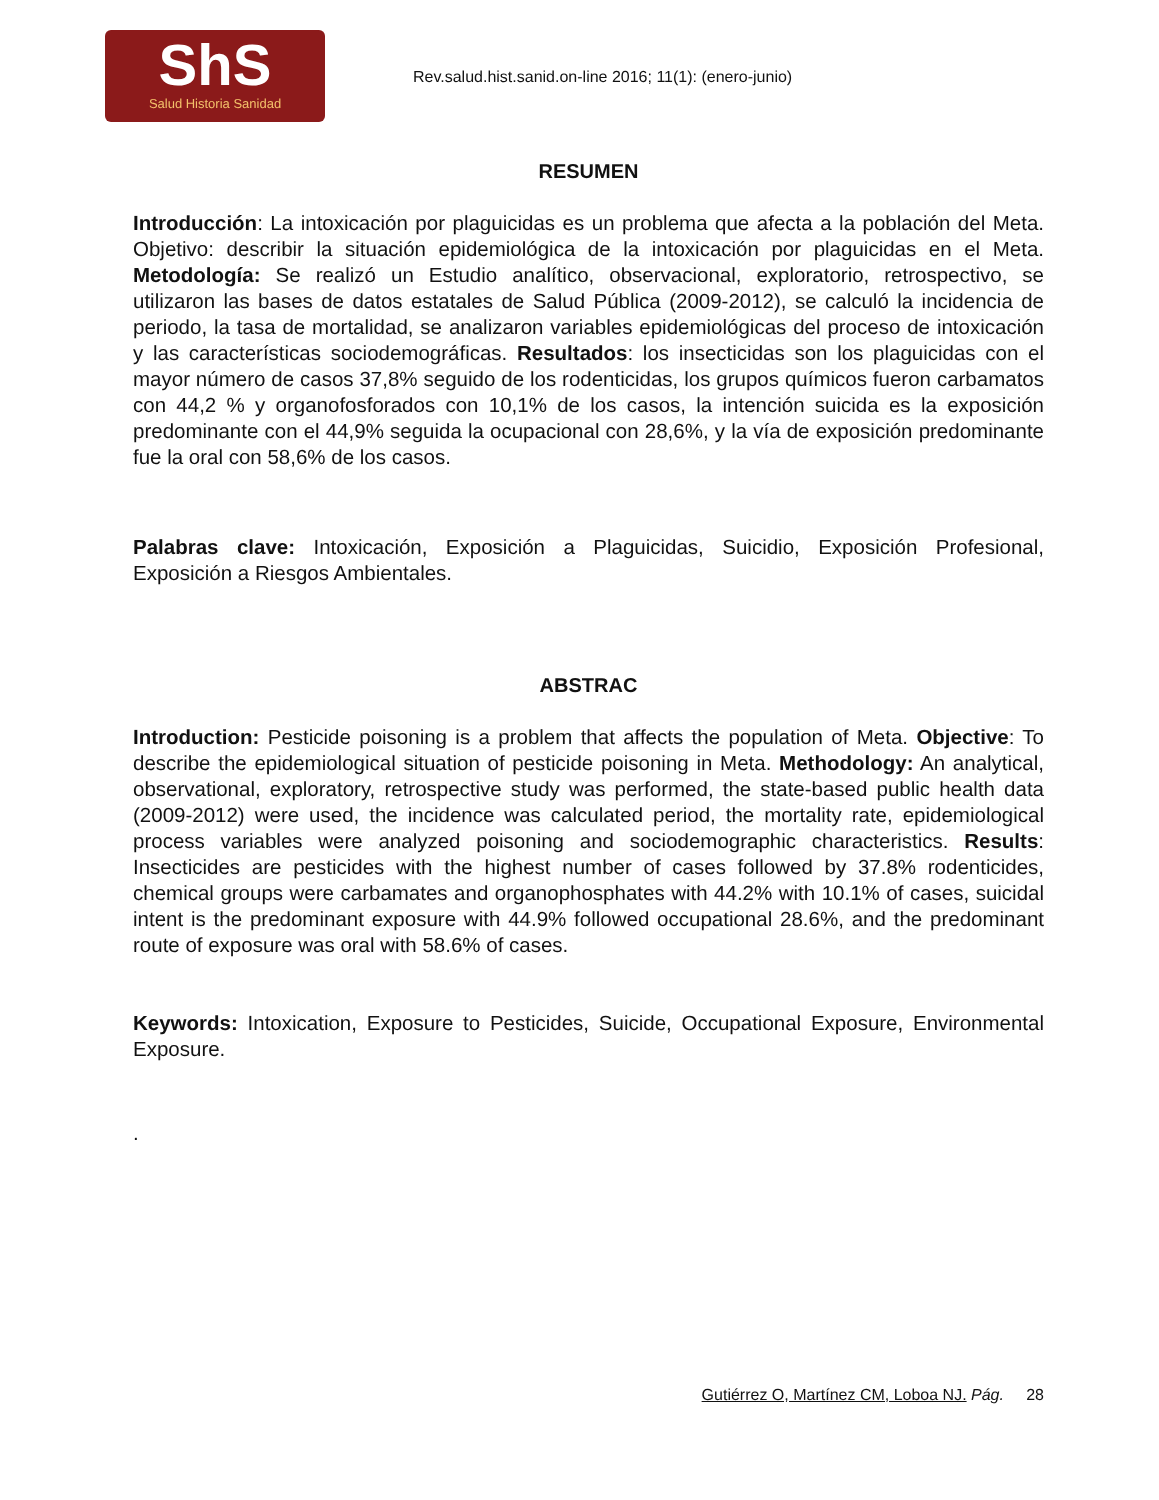ShS
Salud Historia Sanidad
Rev.salud.hist.sanid.on-line 2016; 11(1): (enero-junio)
RESUMEN
Introducción: La intoxicación por plaguicidas es un problema que afecta a la población del Meta. Objetivo: describir la situación epidemiológica de la intoxicación por plaguicidas en el Meta. Metodología: Se realizó un Estudio analítico, observacional, exploratorio, retrospectivo, se utilizaron las bases de datos estatales de Salud Pública (2009-2012), se calculó la incidencia de periodo, la tasa de mortalidad, se analizaron variables epidemiológicas del proceso de intoxicación y las características sociodemográficas. Resultados: los insecticidas son los plaguicidas con el mayor número de casos 37,8% seguido de los rodenticidas, los grupos químicos fueron carbamatos con 44,2 % y organofosforados con 10,1% de los casos, la intención suicida es la exposición predominante con el 44,9% seguida la ocupacional con 28,6%, y la vía de exposición predominante fue la oral con 58,6% de los casos.
Palabras clave: Intoxicación, Exposición a Plaguicidas, Suicidio, Exposición Profesional, Exposición a Riesgos Ambientales.
ABSTRAC
Introduction: Pesticide poisoning is a problem that affects the population of Meta. Objective: To describe the epidemiological situation of pesticide poisoning in Meta. Methodology: An analytical, observational, exploratory, retrospective study was performed, the state-based public health data (2009-2012) were used, the incidence was calculated period, the mortality rate, epidemiological process variables were analyzed poisoning and sociodemographic characteristics. Results: Insecticides are pesticides with the highest number of cases followed by 37.8% rodenticides, chemical groups were carbamates and organophosphates with 44.2% with 10.1% of cases, suicidal intent is the predominant exposure with 44.9% followed occupational 28.6%, and the predominant route of exposure was oral with 58.6% of cases.
Keywords: Intoxication, Exposure to Pesticides, Suicide, Occupational Exposure, Environmental Exposure.
.
Gutiérrez O, Martínez CM, Loboa NJ. Pág. 28